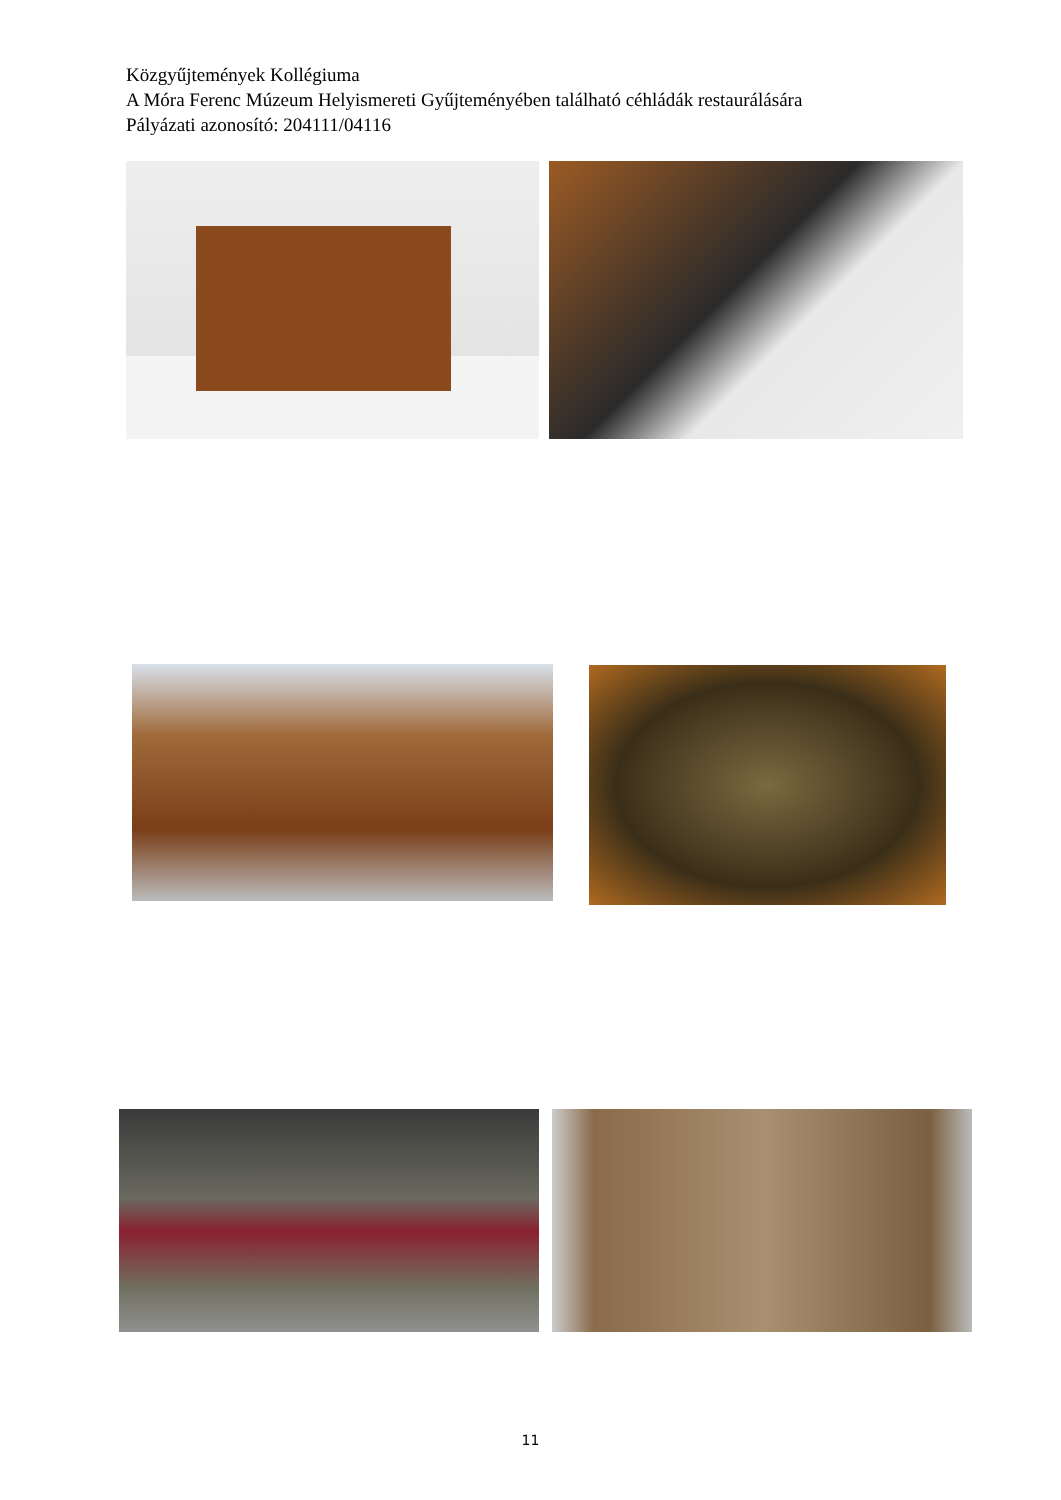Közgyűjtemények Kollégiuma
A Móra Ferenc Múzeum Helyismereti Gyűjteményében található céhládák restaurálására
Pályázati azonosító: 204111/04116
11